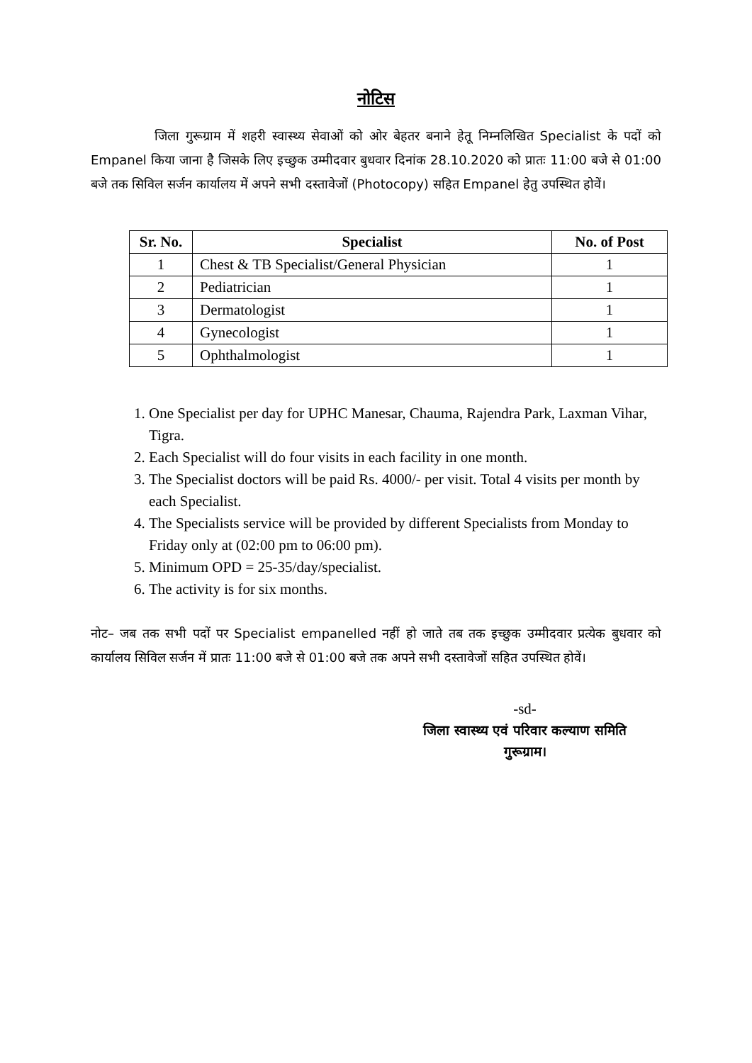नोटिस
     जिला गुरूग्राम में शहरी स्वास्थ्य सेवाओं को ओर बेहतर बनाने हेतू निम्नलिखित Specialist के पदों को Empanel किया जाना है जिसके लिए इच्छुक उम्मीदवार बुधवार दिनांक 28.10.2020 को प्रातः 11:00 बजे से 01:00 बजे तक सिविल सर्जन कार्यालय में अपने सभी दस्तावेजों (Photocopy) सहित Empanel हेतु उपस्थित होवें।
| Sr. No. | Specialist | No. of Post |
| --- | --- | --- |
| 1 | Chest & TB Specialist/General Physician | 1 |
| 2 | Pediatrician | 1 |
| 3 | Dermatologist | 1 |
| 4 | Gynecologist | 1 |
| 5 | Ophthalmologist | 1 |
1. One Specialist per day for UPHC Manesar, Chauma, Rajendra Park, Laxman Vihar, Tigra.
2. Each Specialist will do four visits in each facility in one month.
3. The Specialist doctors will be paid Rs. 4000/- per visit. Total 4 visits per month by each Specialist.
4. The Specialists service will be provided by different Specialists from Monday to Friday only at (02:00 pm to 06:00 pm).
5. Minimum OPD = 25-35/day/specialist.
6. The activity is for six months.
नोट– जब तक सभी पदों पर Specialist empanelled नहीं हो जाते तब तक इच्छुक उम्मीदवार प्रत्येक बुधवार को कार्यालय सिविल सर्जन में प्रातः 11:00 बजे से 01:00 बजे तक अपने सभी दस्तावेजों सहित उपस्थित होवें।
-sd-
जिला स्वास्थ्य एवं परिवार कल्याण समिति
गुरूग्राम।